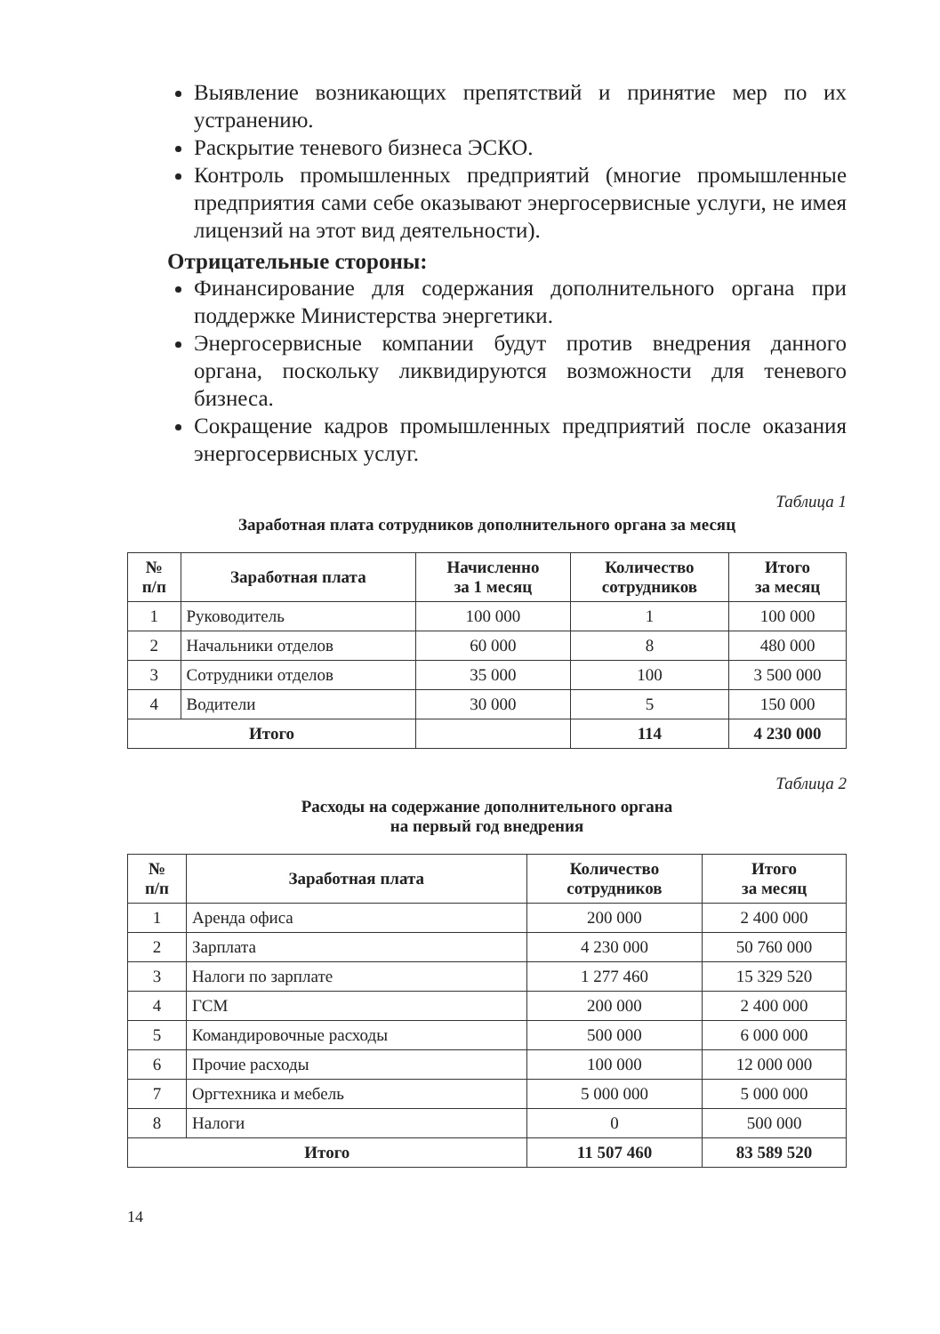Выявление возникающих препятствий и принятие мер по их устранению.
Раскрытие теневого бизнеса ЭСКО.
Контроль промышленных предприятий (многие промышленные предприятия сами себе оказывают энергосервисные услуги, не имея лицензий на этот вид деятельности).
Отрицательные стороны:
Финансирование для содержания дополнительного органа при поддержке Министерства энергетики.
Энергосервисные компании будут против внедрения данного органа, поскольку ликвидируются возможности для теневого бизнеса.
Сокращение кадров промышленных предприятий после оказания энергосервисных услуг.
Таблица 1
Заработная плата сотрудников дополнительного органа за месяц
| № п/п | Заработная плата | Начисленно за 1 месяц | Количество сотрудников | Итого за месяц |
| --- | --- | --- | --- | --- |
| 1 | Руководитель | 100 000 | 1 | 100 000 |
| 2 | Начальники отделов | 60 000 | 8 | 480 000 |
| 3 | Сотрудники отделов | 35 000 | 100 | 3 500 000 |
| 4 | Водители | 30 000 | 5 | 150 000 |
| Итого | | | 114 | 4 230 000 |
Таблица 2
Расходы на содержание дополнительного органа
на первый год внедрения
| № п/п | Заработная плата | Количество сотрудников | Итого за месяц |
| --- | --- | --- | --- |
| 1 | Аренда офиса | 200 000 | 2 400 000 |
| 2 | Зарплата | 4 230 000 | 50 760 000 |
| 3 | Налоги по зарплате | 1 277 460 | 15 329 520 |
| 4 | ГСМ | 200 000 | 2 400 000 |
| 5 | Командировочные расходы | 500 000 | 6 000 000 |
| 6 | Прочие расходы | 100 000 | 12 000 000 |
| 7 | Оргтехника и мебель | 5 000 000 | 5 000 000 |
| 8 | Налоги | 0 | 500 000 |
| Итого | | 11 507 460 | 83 589 520 |
14